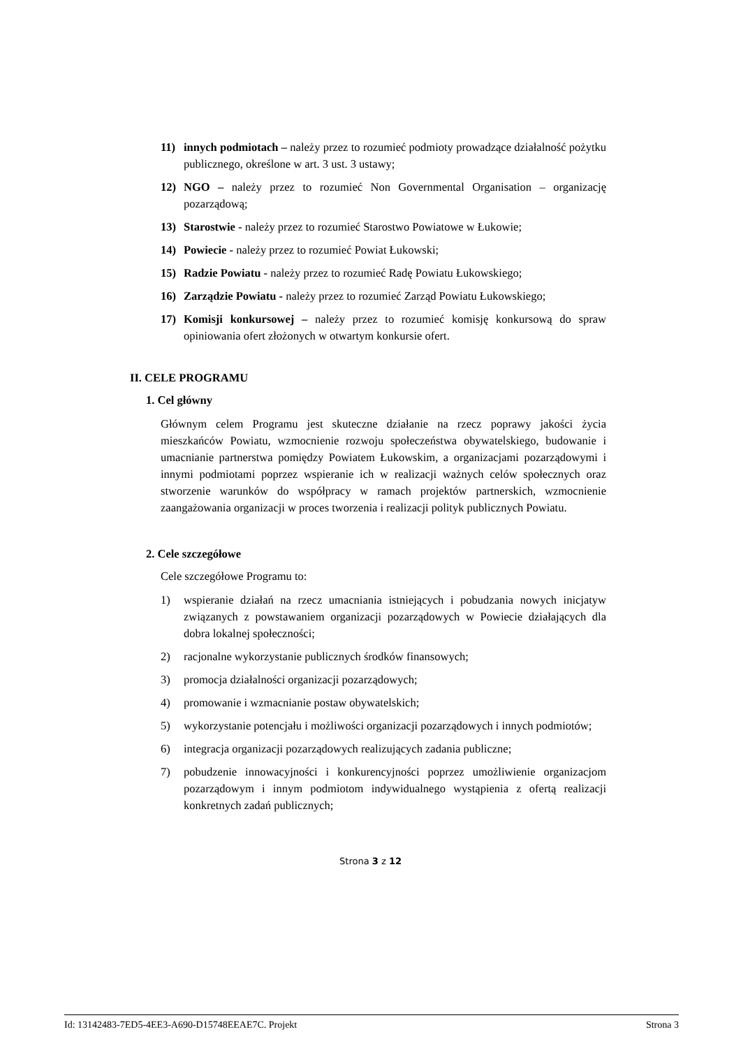11) innych podmiotach – należy przez to rozumieć podmioty prowadzące działalność pożytku publicznego, określone w art. 3 ust. 3 ustawy;
12) NGO – należy przez to rozumieć Non Governmental Organisation – organizację pozarządową;
13) Starostwie - należy przez to rozumieć Starostwo Powiatowe w Łukowie;
14) Powiecie - należy przez to rozumieć Powiat Łukowski;
15) Radzie Powiatu - należy przez to rozumieć Radę Powiatu Łukowskiego;
16) Zarządzie Powiatu - należy przez to rozumieć Zarząd Powiatu Łukowskiego;
17) Komisji konkursowej – należy przez to rozumieć komisję konkursową do spraw opiniowania ofert złożonych w otwartym konkursie ofert.
II. CELE PROGRAMU
1. Cel główny
Głównym celem Programu jest skuteczne działanie na rzecz poprawy jakości życia mieszkańców Powiatu, wzmocnienie rozwoju społeczeństwa obywatelskiego, budowanie i umacnianie partnerstwa pomiędzy Powiatem Łukowskim, a organizacjami pozarządowymi i innymi podmiotami poprzez wspieranie ich w realizacji ważnych celów społecznych oraz stworzenie warunków do współpracy w ramach projektów partnerskich, wzmocnienie zaangażowania organizacji w proces tworzenia i realizacji polityk publicznych Powiatu.
2. Cele szczegółowe
Cele szczegółowe Programu to:
1) wspieranie działań na rzecz umacniania istniejących i pobudzania nowych inicjatyw związanych z powstawaniem organizacji pozarządowych w Powiecie działających dla dobra lokalnej społeczności;
2) racjonalne wykorzystanie publicznych środków finansowych;
3) promocja działalności organizacji pozarządowych;
4) promowanie i wzmacnianie postaw obywatelskich;
5) wykorzystanie potencjału i możliwości organizacji pozarządowych i innych podmiotów;
6) integracja organizacji pozarządowych realizujących zadania publiczne;
7) pobudzenie innowacyjności i konkurencyjności poprzez umożliwienie organizacjom pozarządowym i innym podmiotom indywidualnego wystąpienia z ofertą realizacji konkretnych zadań publicznych;
Strona 3 z 12
Id: 13142483-7ED5-4EE3-A690-D15748EEAE7C. Projekt Strona 3